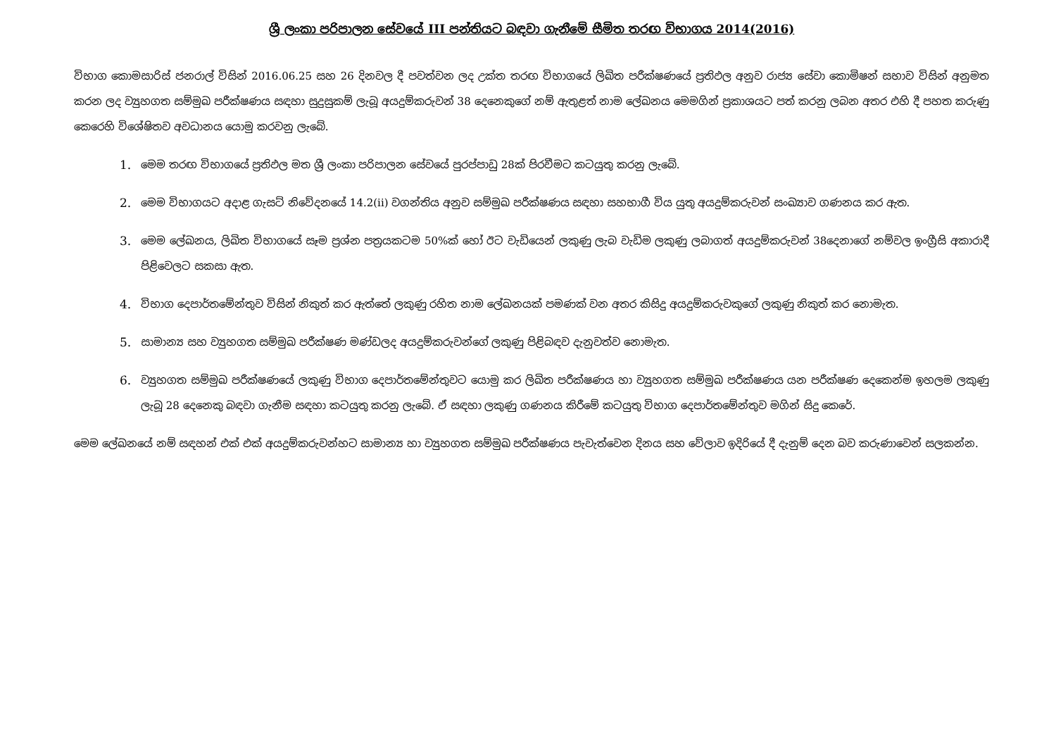ශ්‍රී ලංකා පරිපාලන සේවයේ III පන්තියට බඳවා ගැනීමේ සීමිත තරඟ විභාගය 2014(2016)
විභාග කොමසාරිස් ජනරාල් විසින් 2016.06.25 සහ 26 දිනවල දී පවත්වන ලද උක්ත තරඟ විභාගයේ ලිඛිත පරීක්ෂණයේ ප්‍රතිඵල අනුව රාජ්‍ය සේවා කොමිෂන් සභාව විසින් අනුමත කරන ලද ව්‍යුහගත සම්මුඛ පරීක්ෂණය සඳහා සුදුසුකම් ලැබූ අයදුම්කරුවන් 38 දෙනෙකුගේ නම් ඇතුළත් නාම ලේඛනය මෙමගින් ප්‍රකාශයට පත් කරනු ලබන අතර එහි දී පහත කරුණු කෙරෙහි විශේෂිතව අවධානය යොමු කරවනු ලැබේ.
1. මෙම තරඟ විභාගයේ ප්‍රතිඵල මත ශ්‍රී ලංකා පරිපාලන සේවයේ පුරප්පාඩු 28ක් පිරවීමට කටයුතු කරනු ලැබේ.
2. මෙම විභාගයට අදාළ ගැසට් නිවේදනයේ 14.2(ii) වගන්තිය අනුව සම්මුඛ පරීක්ෂණය සඳහා සහභාගී විය යුතු අයදුම්කරුවන් සංඛ්‍යාව ගණනය කර ඇත.
3. මෙම ලේඛනය, ලිඛිත විභාගයේ සෑම ප්‍රශ්න පත්‍රයකටම 50%ක් හෝ ඊට වැඩියෙන් ලකුණු ලැබ වැඩිම ලකුණු ලබාගත් අයදුම්කරුවන් 38දෙනාගේ නම්වල ඉංග්‍රීසි අකාරාදී පිළිවෙලට සකසා ඇත.
4. විභාග දෙපාර්තමේන්තුව විසින් නිකුත් කර ඇත්තේ ලකුණු රහිත නාම ලේඛනයක් පමණක් වන අතර කිසිදු අයදුම්කරුවකුගේ ලකුණු නිකුත් කර නොමැත.
5. සාමාන්‍ය සහ ව්‍යුහගත සම්මුඛ පරීක්ෂණ මණ්ඩලද අයදුම්කරුවන්ගේ ලකුණු පිළිබඳව දැනුවත්ව නොමැත.
6. ව්‍යුහගත සම්මුඛ පරීක්ෂණයේ ලකුණු විභාග දෙපාර්තමේන්තුවට යොමු කර ලිඛිත පරීක්ෂණය හා ව්‍යුහගත සම්මුඛ පරීක්ෂණය යන පරීක්ෂණ දෙකෙන්ම ඉහලම ලකුණු ලැබූ 28 දෙනෙකු බඳවා ගැනීම සඳහා කටයුතු කරනු ලැබේ. ඒ සඳහා ලකුණු ගණනය කිරීමේ කටයුතු විභාග දෙපාර්තමේන්තුව මගින් සිදු කෙරේ.
මෙම ලේඛනයේ නම් සඳහන් එක් එක් අයදුම්කරුවන්හට සාමාන්‍ය හා ව්‍යුහගත සම්මුඛ පරීක්ෂණය පැවැත්වෙන දිනය සහ වේලාව ඉදිරියේ දී දැනුම් දෙන බව කරුණාවෙන් සලකන්න.